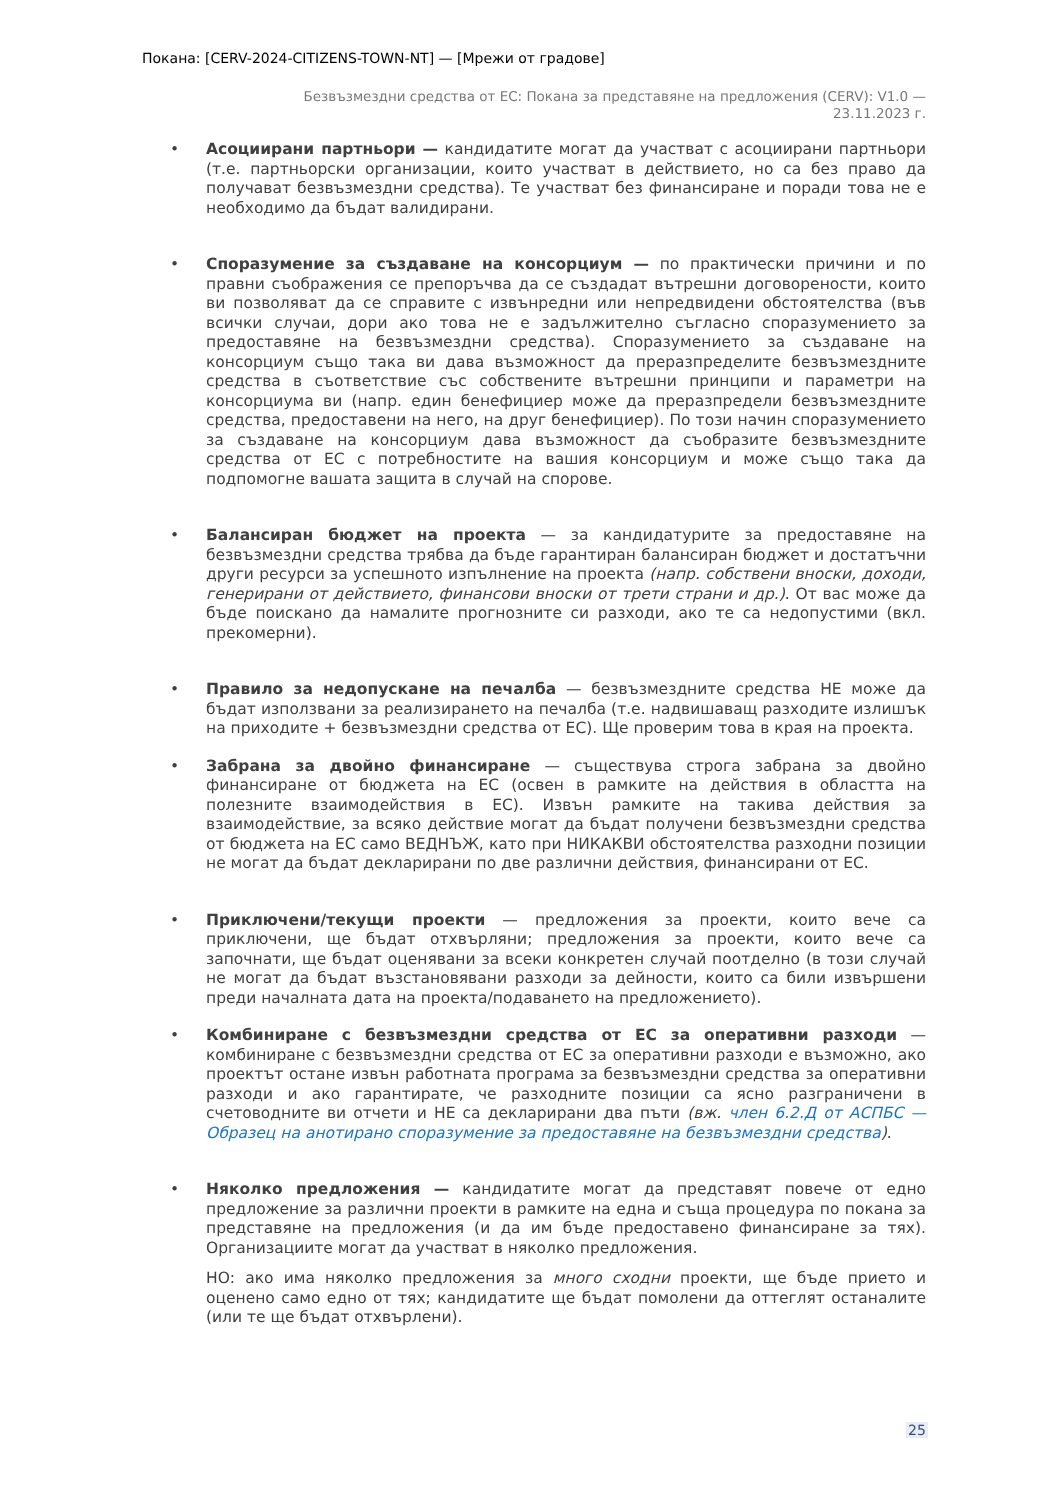Покана: [CERV-2024-CITIZENS-TOWN-NT] — [Мрежи от градове]
Безвъзмездни средства от ЕС: Покана за представяне на предложения (CERV): V1.0 — 23.11.2023 г.
• Асоциирани партньори — кандидатите могат да участват с асоциирани партньори (т.е. партньорски организации, които участват в действието, но са без право да получават безвъзмездни средства). Те участват без финансиране и поради това не е необходимо да бъдат валидирани.
• Споразумение за създаване на консорциум — по практически причини и по правни съображения се препоръчва да се създадат вътрешни договорености, които ви позволяват да се справите с извънредни или непредвидени обстоятелства (във всички случаи, дори ако това не е задължително съгласно споразумението за предоставяне на безвъзмездни средства). Споразумението за създаване на консорциум също така ви дава възможност да преразпределите безвъзмездните средства в съответствие със собствените вътрешни принципи и параметри на консорциума ви (напр. един бенефициер може да преразпредели безвъзмездните средства, предоставени на него, на друг бенефициер). По този начин споразумението за създаване на консорциум дава възможност да съобразите безвъзмездните средства от ЕС с потребностите на вашия консорциум и може също така да подпомогне вашата защита в случай на спорове.
• Балансиран бюджет на проекта — за кандидатурите за предоставяне на безвъзмездни средства трябва да бъде гарантиран балансиран бюджет и достатъчни други ресурси за успешното изпълнение на проекта (напр. собствени вноски, доходи, генерирани от действието, финансови вноски от трети страни и др.). От вас може да бъде поискано да намалите прогнозните си разходи, ако те са недопустими (вкл. прекомерни).
• Правило за недопускане на печалба — безвъзмездните средства НЕ може да бъдат използвани за реализирането на печалба (т.е. надвишаващ разходите излишък на приходите + безвъзмездни средства от ЕС). Ще проверим това в края на проекта.
• Забрана за двойно финансиране — съществува строга забрана за двойно финансиране от бюджета на ЕС (освен в рамките на действия в областта на полезните взаимодействия в ЕС). Извън рамките на такива действия за взаимодействие, за всяко действие могат да бъдат получени безвъзмездни средства от бюджета на ЕС само ВЕДНЪЖ, като при НИКАКВИ обстоятелства разходни позиции не могат да бъдат декларирани по две различни действия, финансирани от ЕС.
• Приключени/текущи проекти — предложения за проекти, които вече са приключени, ще бъдат отхвърляни; предложения за проекти, които вече са започнати, ще бъдат оценявани за всеки конкретен случай поотделно (в този случай не могат да бъдат възстановявани разходи за дейности, които са били извършени преди началната дата на проекта/подаването на предложението).
• Комбиниране с безвъзмездни средства от ЕС за оперативни разходи — комбиниране с безвъзмездни средства от ЕС за оперативни разходи е възможно, ако проектът остане извън работната програма за безвъзмездни средства за оперативни разходи и ако гарантирате, че разходните позиции са ясно разграничени в счетоводните ви отчети и НЕ са декларирани два пъти (вж. член 6.2.Д от АСПБС — Образец на анотирано споразумение за предоставяне на безвъзмездни средства).
• Няколко предложения — кандидатите могат да представят повече от едно предложение за различни проекти в рамките на една и съща процедура по покана за представяне на предложения (и да им бъде предоставено финансиране за тях). Организациите могат да участват в няколко предложения.
НО: ако има няколко предложения за много сходни проекти, ще бъде прието и оценено само едно от тях; кандидатите ще бъдат помолени да оттеглят останалите (или те ще бъдат отхвърлени).
25